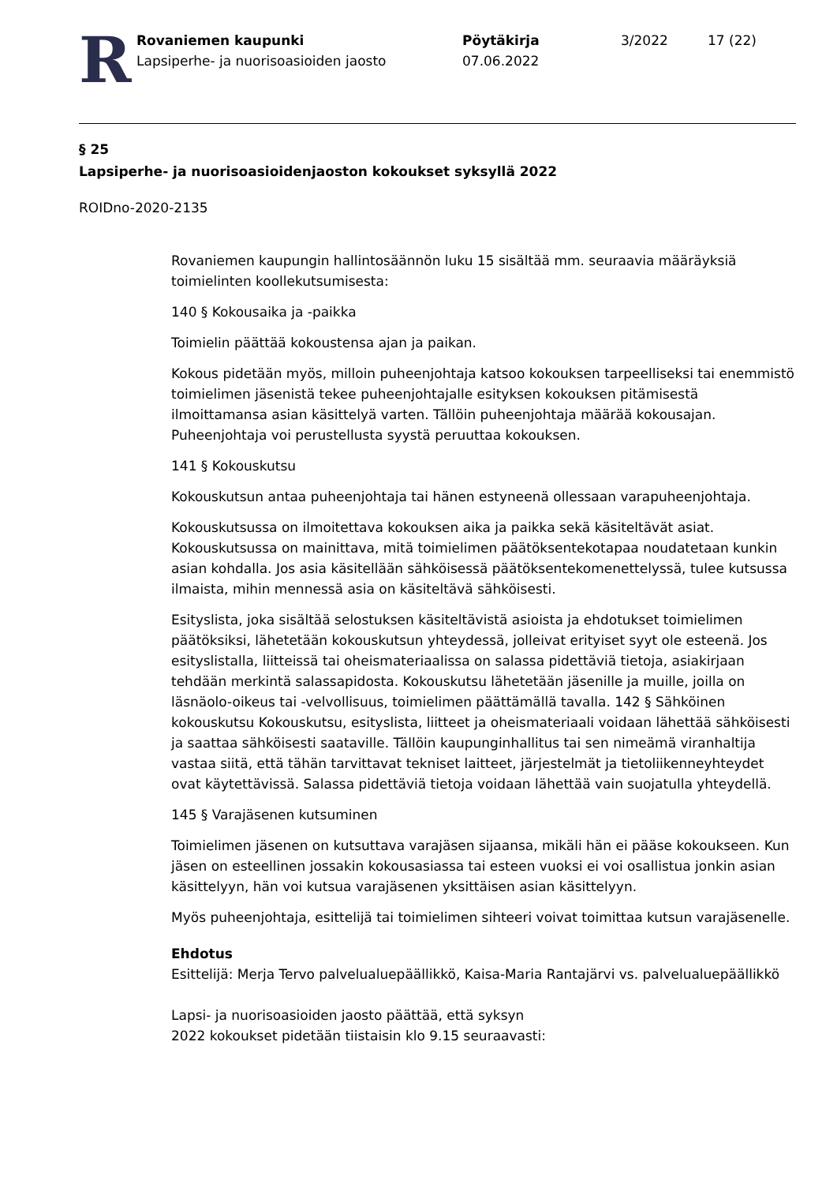R
Rovaniemen kaupunki
Lapsiperhe- ja nuorisoasioiden jaosto
Pöytäkirja
07.06.2022
3/2022 17 (22)
§ 25
Lapsiperhe- ja nuorisoasioidenjaoston kokoukset syksyllä 2022
ROIDno-2020-2135
Rovaniemen kaupungin hallintosäännön luku 15 sisältää mm. seuraavia määräyksiä toimielinten koollekutsumisesta:
140 § Kokousaika ja -paikka
Toimielin päättää kokoustensa ajan ja paikan.
Kokous pidetään myös, milloin puheenjohtaja katsoo kokouksen tarpeelliseksi tai enemmistö toimielimen jäsenistä tekee puheenjohtajalle esityksen kokouksen pitämisestä ilmoittamansa asian käsittelyä varten. Tällöin puheenjohtaja määrää kokousajan. Puheenjohtaja voi perustellusta syystä peruuttaa kokouksen.
141 § Kokouskutsu
Kokouskutsun antaa puheenjohtaja tai hänen estyneenä ollessaan varapuheenjohtaja.
Kokouskutsussa on ilmoitettava kokouksen aika ja paikka sekä käsiteltävät asiat. Kokouskutsussa on mainittava, mitä toimielimen päätöksentekotapaa noudatetaan kunkin asian kohdalla. Jos asia käsitellään sähköisessä päätöksentekomenettelyssä, tulee kutsussa ilmaista, mihin mennessä asia on käsiteltävä sähköisesti.
Esityslista, joka sisältää selostuksen käsiteltävistä asioista ja ehdotukset toimielimen päätöksiksi, lähetetään kokouskutsun yhteydessä, jolleivat erityiset syyt ole esteenä. Jos esityslistalla, liitteissä tai oheismateriaalissa on salassa pidettäviä tietoja, asiakirjaan tehdään merkintä salassapidosta. Kokouskutsu lähetetään jäsenille ja muille, joilla on läsnäolo-oikeus tai -velvollisuus, toimielimen päättämällä tavalla. 142 § Sähköinen kokouskutsu Kokouskutsu, esityslista, liitteet ja oheismateriaali voidaan lähettää sähköisesti ja saattaa sähköisesti saataville. Tällöin kaupunginhallitus tai sen nimeämä viranhaltija vastaa siitä, että tähän tarvittavat tekniset laitteet, järjestelmät ja tietoliikenneyhteydet ovat käytettävissä. Salassa pidettäviä tietoja voidaan lähettää vain suojatulla yhteydellä.
145 § Varajäsenen kutsuminen
Toimielimen jäsenen on kutsuttava varajäsen sijaansa, mikäli hän ei pääse kokoukseen. Kun jäsen on esteellinen jossakin kokousasiassa tai esteen vuoksi ei voi osallistua jonkin asian käsittelyyn, hän voi kutsua varajäsenen yksittäisen asian käsittelyyn.
Myös puheenjohtaja, esittelijä tai toimielimen sihteeri voivat toimittaa kutsun varajäsenelle.
Ehdotus
Esittelijä: Merja Tervo palvelualuepäällikkö, Kaisa-Maria Rantajärvi vs. palvelualuepäällikkö
Lapsi- ja nuorisoasioiden jaosto päättää, että syksyn
2022 kokoukset pidetään tiistaisin klo 9.15 seuraavasti: